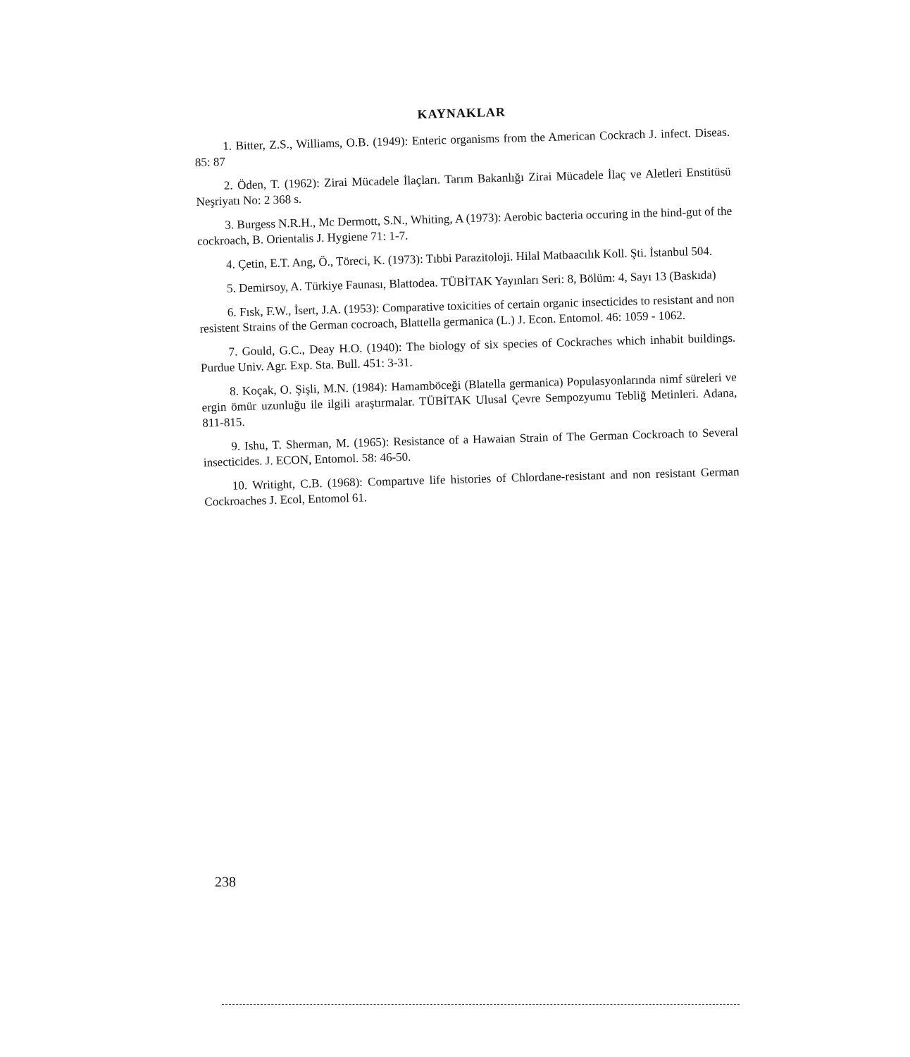KAYNAKLAR
1. Bitter, Z.S., Williams, O.B. (1949): Enteric organisms from the American Cockrach J. infect. Diseas. 85: 87
2. Öden, T. (1962): Zirai Mücadele İlaçları. Tarım Bakanlığı Zirai Mücadele İlaç ve Aletleri Enstitüsü Neşriyatı No: 2 368 s.
3. Burgess N.R.H., Mc Dermott, S.N., Whiting, A (1973): Aerobic bacteria occuring in the hind-gut of the cockroach, B. Orientalis J. Hygiene 71: 1-7.
4. Çetin, E.T. Ang, Ö., Töreci, K. (1973): Tıbbi Parazitoloji. Hilal Matbaacılık Koll. Şti. İstanbul 504.
5. Demirsoy, A. Türkiye Faunası, Blattodea. TÜBİTAK Yayınları Seri: 8, Bölüm: 4, Sayı 13 (Baskıda)
6. Fısk, F.W., İsert, J.A. (1953): Comparative toxicities of certain organic insecticides to resistant and non resistent Strains of the German cocroach, Blattella germanica (L.) J. Econ. Entomol. 46: 1059 - 1062.
7. Gould, G.C., Deay H.O. (1940): The biology of six species of Cockraches which inhabit buildings. Purdue Univ. Agr. Exp. Sta. Bull. 451: 3-31.
8. Koçak, O. Şişli, M.N. (1984): Hamamböceği (Blatella germanica) Populasyonlarında nimf süreleri ve ergin ömür uzunluğu ile ilgili araştırmalar. TÜBİTAK Ulusal Çevre Sempozyumu Tebliğ Metinleri. Adana, 811-815.
9. Ishu, T. Sherman, M. (1965): Resistance of a Hawaian Strain of The German Cockroach to Several insecticides. J. ECON, Entomol. 58: 46-50.
10. Writight, C.B. (1968): Compartıve life histories of Chlordane-resistant and non resistant German Cockroaches J. Ecol, Entomol 61.
238